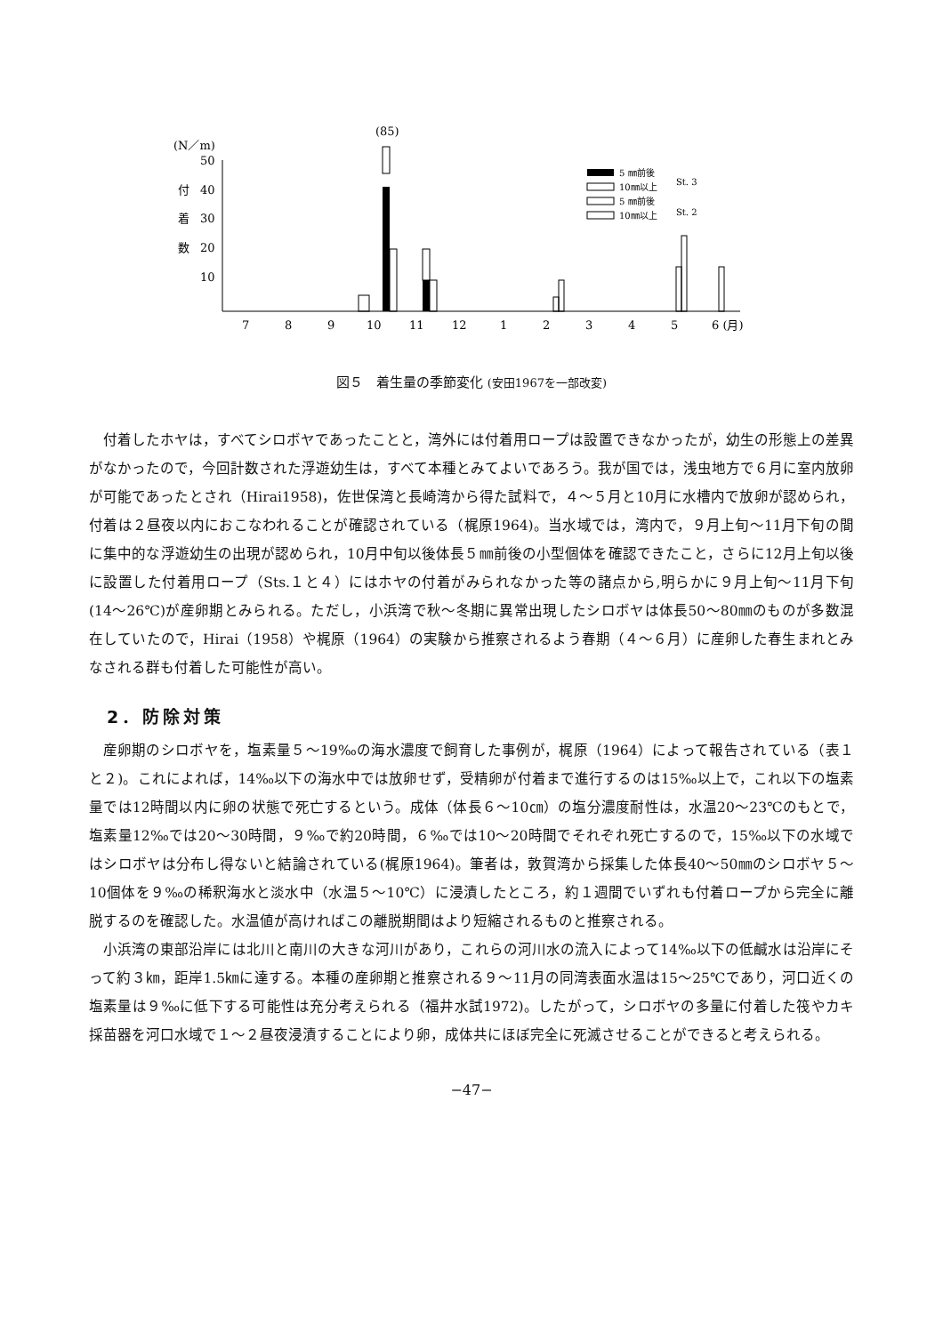(N／m)
(85)
50
40
30
20
10
付
着
数
7
8
9
10
11
12
1
2
3
4
5
6 (月)
5 ㎜前後
10㎜以上
5 ㎜前後
10㎜以上
St. 3
St. 2
図５　着生量の季節変化 (安田1967を一部改変)
付着したホヤは，すべてシロボヤであったことと，湾外には付着用ロープは設置できなかったが，幼生の形態上の差異がなかったので，今回計数された浮遊幼生は，すべて本種とみてよいであろう。我が国では，浅虫地方で６月に室内放卵が可能であったとされ（Hirai1958)，佐世保湾と長崎湾から得た試料で，４～５月と10月に水槽内で放卵が認められ，付着は２昼夜以内におこなわれることが確認されている（梶原1964)。当水域では，湾内で，９月上旬～11月下旬の間に集中的な浮遊幼生の出現が認められ，10月中旬以後体長５㎜前後の小型個体を確認できたこと，さらに12月上旬以後に設置した付着用ロープ（Sts.１と４）にはホヤの付着がみられなかった等の諸点から,明らかに９月上旬～11月下旬(14～26℃)が産卵期とみられる。ただし，小浜湾で秋～冬期に異常出現したシロボヤは体長50～80㎜のものが多数混在していたので，Hirai（1958）や梶原（1964）の実験から推察されるよう春期（４～６月）に産卵した春生まれとみなされる群も付着した可能性が高い。
2．防除対策
産卵期のシロボヤを，塩素量５～19‰の海水濃度で飼育した事例が，梶原（1964）によって報告されている（表１と２)。これによれば，14‰以下の海水中では放卵せず，受精卵が付着まで進行するのは15‰以上で，これ以下の塩素量では12時間以内に卵の状態で死亡するという。成体（体長６～10㎝）の塩分濃度耐性は，水温20～23℃のもとで，塩素量12‰では20～30時間，９‰で約20時間，６‰では10～20時間でそれぞれ死亡するので，15‰以下の水域ではシロボヤは分布し得ないと結論されている(梶原1964)。筆者は，敦賀湾から採集した体長40～50㎜のシロボヤ５～10個体を９‰の稀釈海水と淡水中（水温５～10℃）に浸漬したところ，約１週間でいずれも付着ロープから完全に離脱するのを確認した。水温値が高ければこの離脱期間はより短縮されるものと推察される。
小浜湾の東部沿岸には北川と南川の大きな河川があり，これらの河川水の流入によって14‰以下の低鹹水は沿岸にそって約３㎞，距岸1.5㎞に達する。本種の産卵期と推察される９～11月の同湾表面水温は15～25℃であり，河口近くの塩素量は９‰に低下する可能性は充分考えられる（福井水試1972)。したがって，シロボヤの多量に付着した筏やカキ採苗器を河口水域で１～２昼夜浸漬することにより卵，成体共にほぼ完全に死滅させることができると考えられる。
−47−